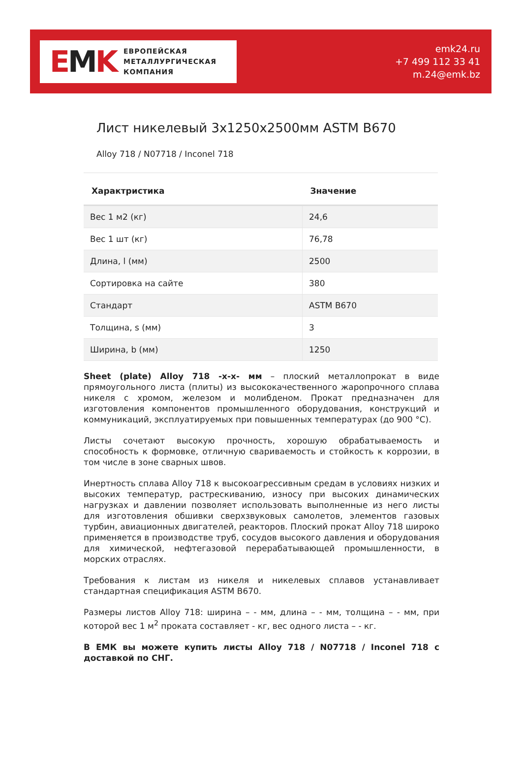EMK
ЕВРОПЕЙСКАЯ
МЕТАЛЛУРГИЧЕСКАЯ
КОМПАНИЯ
emk24.ru
+7 499 112 33 41
m.24@emk.bz
Лист никелевый 3x1250x2500мм ASTM B670
Alloy 718 / N07718 / Inconel 718
| Характристика | Значение |
| --- | --- |
| Вес 1 м2 (кг) | 24,6 |
| Вес 1 шт (кг) | 76,78 |
| Длина, l (мм) | 2500 |
| Сортировка на сайте | 380 |
| Стандарт | ASTM B670 |
| Толщина, s (мм) | 3 |
| Ширина, b (мм) | 1250 |
Sheet (plate) Alloy 718 -x-x- мм – плоский металлопрокат в виде прямоугольного листа (плиты) из высококачественного жаропрочного сплава никеля с хромом, железом и молибденом. Прокат предназначен для изготовления компонентов промышленного оборудования, конструкций и коммуникаций, эксплуатируемых при повышенных температурах (до 900 °C).
Листы сочетают высокую прочность, хорошую обрабатываемость и способность к формовке, отличную свариваемость и стойкость к коррозии, в том числе в зоне сварных швов.
Инертность сплава Alloy 718 к высокоагрессивным средам в условиях низких и высоких температур, растрескиванию, износу при высоких динамических нагрузках и давлении позволяет использовать выполненные из него листы для изготовления обшивки сверхзвуковых самолетов, элементов газовых турбин, авиационных двигателей, реакторов. Плоский прокат Alloy 718 широко применяется в производстве труб, сосудов высокого давления и оборудования для химической, нефтегазовой перерабатывающей промышленности, в морских отраслях.
Требования к листам из никеля и никелевых сплавов устанавливает стандартная спецификация ASTM B670.
Размеры листов Alloy 718: ширина – - мм, длина – - мм, толщина – - мм, при которой вес 1 м<sup>2</sup> проката составляет - кг, вес одного листа – - кг.
В ЕМК вы можете купить листы Alloy 718 / N07718 / Inconel 718 с доставкой по СНГ.